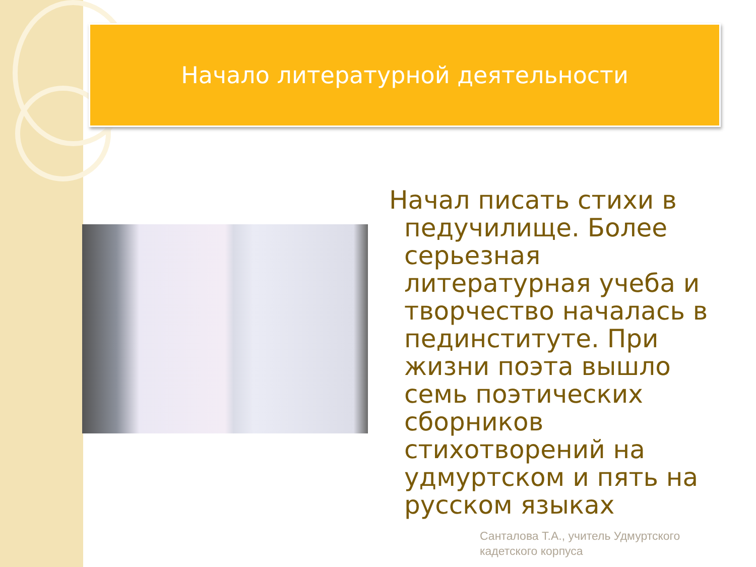Начало литературной деятельности
Начал писать стихи в педучилище. Более серьезная литературная учеба и творчество началась в пединституте. При жизни поэта вышло семь поэтических сборников стихотворений на удмуртском и пять на русском языках
Санталова Т.А., учитель Удмуртского
кадетского корпуса